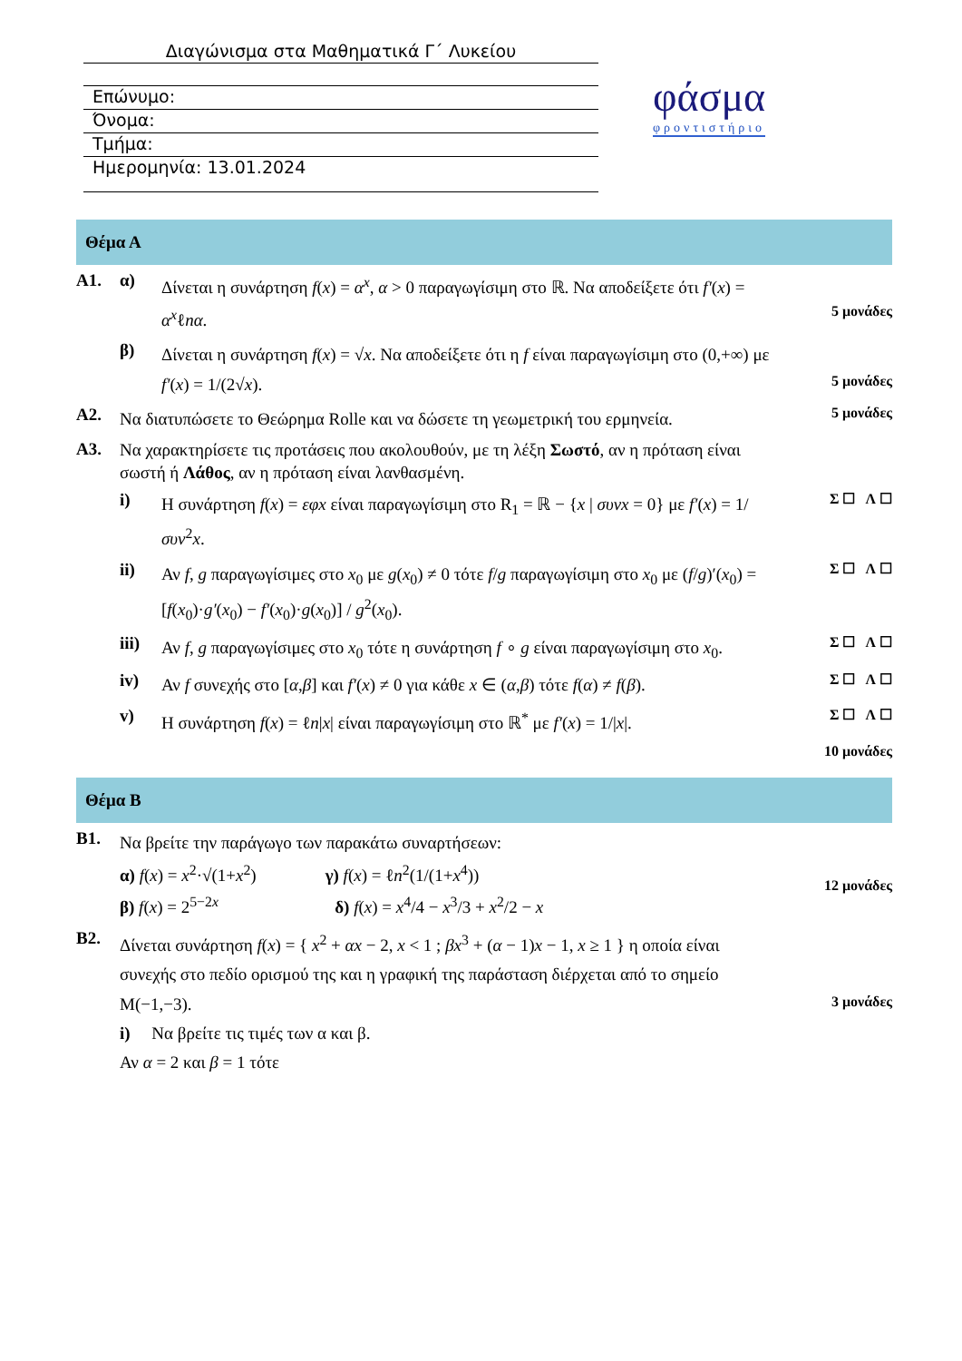Διαγώνισμα στα Μαθηματικά Γ΄ Λυκείου
Επώνυμο:
Όνομα:
Τμήμα:
Ημερομηνία: 13.01.2024
φάσμα
φροντιστήριο
Θέμα Α
Α1. α)
Δίνεται η συνάρτηση f(x) = α<sup>x</sup>, α > 0 παραγωγίσιμη στο ℝ. Να αποδείξετε ότι f′(x) = α<sup>x</sup>ℓnα.
5 μονάδες
β)
Δίνεται η συνάρτηση f(x) = √x. Να αποδείξετε ότι η f είναι παραγωγίσιμη στο (0,+∞) με f′(x) = 1/(2√x).
5 μονάδες
Α2.
Να διατυπώσετε το Θεώρημα Rolle και να δώσετε τη γεωμετρική του ερμηνεία.
5 μονάδες
Α3.
Να χαρακτηρίσετε τις προτάσεις που ακολουθούν, με τη λέξη Σωστό, αν η πρόταση είναι σωστή ή Λάθος, αν η πρόταση είναι λανθασμένη.
i)
Η συνάρτηση f(x) = εφx είναι παραγωγίσιμη στο R<sub>1</sub> = ℝ − {x | συνx = 0} με f′(x) = 1/συν<sup>2</sup>x.
Σ ☐ Λ ☐
ii)
Αν f, g παραγωγίσιμες στο x<sub>0</sub> με g(x<sub>0</sub>) ≠ 0 τότε f/g παραγωγίσιμη στο x<sub>0</sub> με (f/g)′(x<sub>0</sub>) = [f(x<sub>0</sub>)·g′(x<sub>0</sub>) − f′(x<sub>0</sub>)·g(x<sub>0</sub>)] / g<sup>2</sup>(x<sub>0</sub>).
Σ ☐ Λ ☐
iii)
Αν f, g παραγωγίσιμες στο x<sub>0</sub> τότε η συνάρτηση f ∘ g είναι παραγωγίσιμη στο x<sub>0</sub>.
Σ ☐ Λ ☐
iv)
Αν f συνεχής στο [α,β] και f′(x) ≠ 0 για κάθε x ∈ (α,β) τότε f(α) ≠ f(β).
Σ ☐ Λ ☐
v)
Η συνάρτηση f(x) = ℓn|x| είναι παραγωγίσιμη στο ℝ<sup>*</sup> με f′(x) = 1/|x|.
Σ ☐ Λ ☐
10 μονάδες
Θέμα Β
Β1.
Να βρείτε την παράγωγο των παρακάτω συναρτήσεων:
α) f(x) = x<sup>2</sup>·√(1+x<sup>2</sup>) γ) f(x) = ℓn<sup>2</sup>(1/(1+x<sup>4</sup>))
β) f(x) = 2<sup>5−2x</sup> δ) f(x) = x<sup>4</sup>/4 − x<sup>3</sup>/3 + x<sup>2</sup>/2 − x
12 μονάδες
Β2.
Δίνεται συνάρτηση f(x) = { x<sup>2</sup> + αx − 2, x < 1 ; βx<sup>3</sup> + (α − 1)x − 1, x ≥ 1 } η οποία είναι συνεχής στο πεδίο ορισμού της και η γραφική της παράσταση διέρχεται από το σημείο Μ(−1,−3).
i) Να βρείτε τις τιμές των α και β.
Αν α = 2 και β = 1 τότε
3 μονάδες